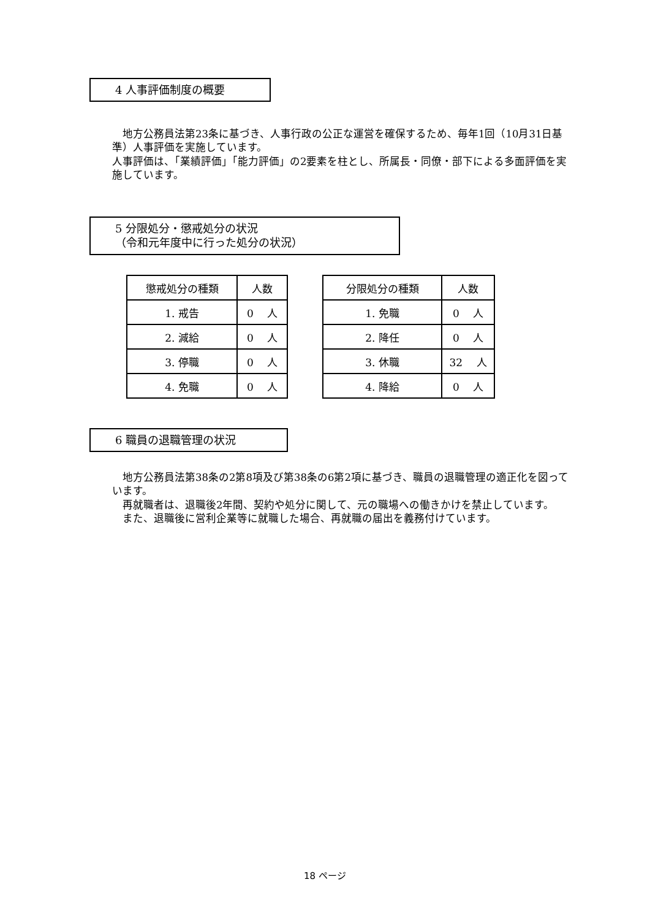4 人事評価制度の概要
　地方公務員法第23条に基づき、人事行政の公正な運営を確保するため、毎年1回（10月31日基準）人事評価を実施しています。
人事評価は、「業績評価」「能力評価」の2要素を柱とし、所属長・同僚・部下による多面評価を実施しています。
5 分限処分・懲戒処分の状況
（令和元年度中に行った処分の状況）
| 懲戒処分の種類 | 人数 |
| --- | --- |
| 1. 戒告 | 0 人 |
| 2. 減給 | 0 人 |
| 3. 停職 | 0 人 |
| 4. 免職 | 0 人 |
| 分限処分の種類 | 人数 |
| --- | --- |
| 1. 免職 | 0 人 |
| 2. 降任 | 0 人 |
| 3. 休職 | 32 人 |
| 4. 降給 | 0 人 |
6 職員の退職管理の状況
　地方公務員法第38条の2第8項及び第38条の6第2項に基づき、職員の退職管理の適正化を図っています。
　再就職者は、退職後2年間、契約や処分に関して、元の職場への働きかけを禁止しています。
　また、退職後に営利企業等に就職した場合、再就職の届出を義務付けています。
18 ページ